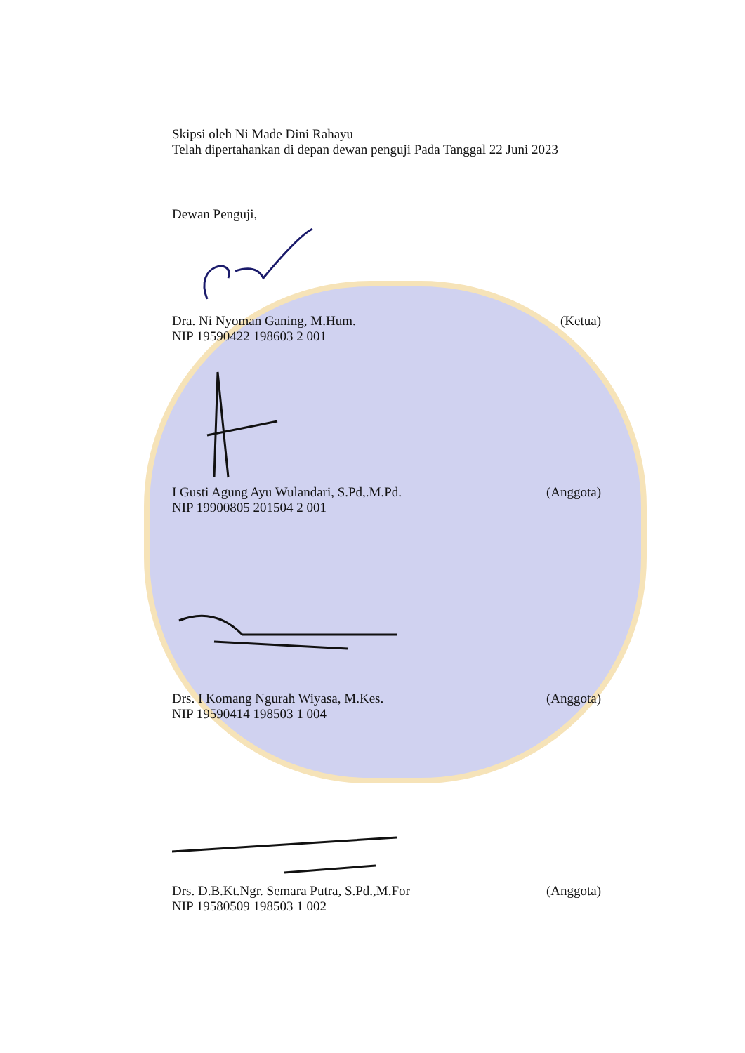Skipsi oleh Ni Made Dini Rahayu
Telah dipertahankan di depan dewan penguji Pada Tanggal 22 Juni 2023
Dewan Penguji,
Dra. Ni Nyoman Ganing, M.Hum. (Ketua)
NIP 19590422 198603 2 001
I Gusti Agung Ayu Wulandari, S.Pd,.M.Pd. (Anggota)
NIP 19900805 201504 2 001
Drs. I Komang Ngurah Wiyasa, M.Kes. (Anggota)
NIP 19590414 198503 1 004
Drs. D.B.Kt.Ngr. Semara Putra, S.Pd.,M.For (Anggota)
NIP 19580509 198503 1 002